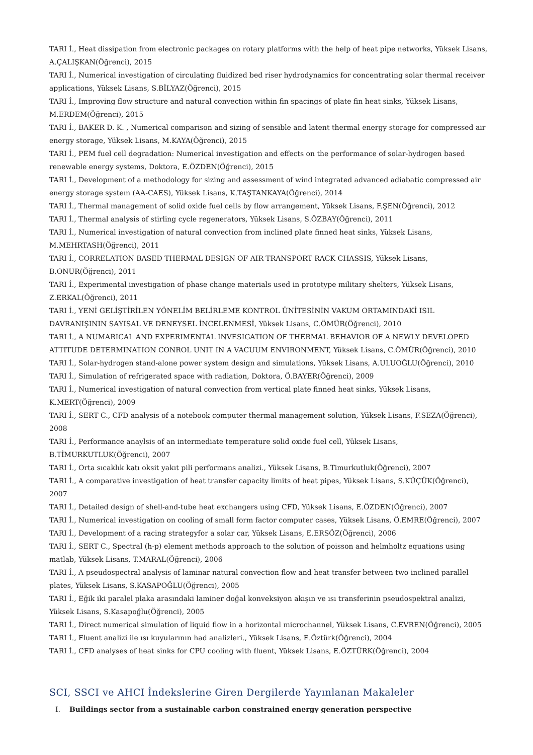TARI İ., Heat dissipation from electronic packages on rotary platforms with the help of heat pipe networks, Yüksek Lisans, A.ÇALIŞKAN(Öğrenci), 2015
TARI İ., Numerical investigation of circulating fluidized bed riser hydrodynamics for concentrating solar thermal receiver applications, Yüksek Lisans, S.BİLYAZ(Öğrenci), 2015
TARI İ., Improving flow structure and natural convection within fin spacings of plate fin heat sinks, Yüksek Lisans, M.ERDEM(Öğrenci), 2015
TARI İ., BAKER D. K. , Numerical comparison and sizing of sensible and latent thermal energy storage for compressed air energy storage, Yüksek Lisans, M.KAYA(Öğrenci), 2015
TARI İ., PEM fuel cell degradation: Numerical investigation and effects on the performance of solar-hydrogen based renewable energy systems, Doktora, E.ÖZDEN(Öğrenci), 2015
TARI İ., Development of a methodology for sizing and assessment of wind integrated advanced adiabatic compressed air energy storage system (AA-CAES), Yüksek Lisans, K.TAŞTANKAYA(Öğrenci), 2014
TARI İ., Thermal management of solid oxide fuel cells by flow arrangement, Yüksek Lisans, F.ŞEN(Öğrenci), 2012
TARI İ., Thermal analysis of stirling cycle regenerators, Yüksek Lisans, S.ÖZBAY(Öğrenci), 2011
TARI İ., Numerical investigation of natural convection from inclined plate finned heat sinks, Yüksek Lisans, M.MEHRTASH(Öğrenci), 2011
TARI İ., CORRELATION BASED THERMAL DESIGN OF AIR TRANSPORT RACK CHASSIS, Yüksek Lisans, B.ONUR(Öğrenci), 2011
TARI İ., Experimental investigation of phase change materials used in prototype military shelters, Yüksek Lisans, Z.ERKAL(Öğrenci), 2011
TARI İ., YENİ GELİŞTİRİLEN YÖNELİM BELİRLEME KONTROL ÜNİTESİNİN VAKUM ORTAMINDAKİ ISIL DAVRANIŞININ SAYISAL VE DENEYSEL İNCELENMESİ, Yüksek Lisans, C.ÖMÜR(Öğrenci), 2010
TARI İ., A NUMARICAL AND EXPERIMENTAL INVESIGATION OF THERMAL BEHAVIOR OF A NEWLY DEVELOPED ATTITUDE DETERMINATION CONROL UNIT IN A VACUUM ENVIRONMENT, Yüksek Lisans, C.ÖMÜR(Öğrenci), 2010
TARI İ., Solar-hydrogen stand-alone power system design and simulations, Yüksek Lisans, A.ULUOĞLU(Öğrenci), 2010
TARI İ., Simulation of refrigerated space with radiation, Doktora, Ö.BAYER(Öğrenci), 2009
TARI İ., Numerical investigation of natural convection from vertical plate finned heat sinks, Yüksek Lisans, K.MERT(Öğrenci), 2009
TARI İ., SERT C., CFD analysis of a notebook computer thermal management solution, Yüksek Lisans, F.SEZA(Öğrenci), 2008
TARI İ., Performance anaylsis of an intermediate temperature solid oxide fuel cell, Yüksek Lisans, B.TİMURKUTLUK(Öğrenci), 2007
TARI İ., Orta sıcaklık katı oksit yakıt pili performans analizi., Yüksek Lisans, B.Timurkutluk(Öğrenci), 2007
TARI İ., A comparative investigation of heat transfer capacity limits of heat pipes, Yüksek Lisans, S.KÜÇÜK(Öğrenci), 2007
TARI İ., Detailed design of shell-and-tube heat exchangers using CFD, Yüksek Lisans, E.ÖZDEN(Öğrenci), 2007
TARI İ., Numerical investigation on cooling of small form factor computer cases, Yüksek Lisans, Ö.EMRE(Öğrenci), 2007
TARI İ., Development of a racing strategyfor a solar car, Yüksek Lisans, E.ERSÖZ(Öğrenci), 2006
TARI İ., SERT C., Spectral (h-p) element methods approach to the solution of poisson and helmholtz equations using matlab, Yüksek Lisans, T.MARAL(Öğrenci), 2006
TARI İ., A pseudospectral analysis of laminar natural convection flow and heat transfer between two inclined parallel plates, Yüksek Lisans, S.KASAPOĞLU(Öğrenci), 2005
TARI İ., Eğik iki paralel plaka arasındaki laminer doğal konveksiyon akışın ve ısı transferinin pseudospektral analizi, Yüksek Lisans, S.Kasapoğlu(Öğrenci), 2005
TARI İ., Direct numerical simulation of liquid flow in a horizontal microchannel, Yüksek Lisans, C.EVREN(Öğrenci), 2005
TARI İ., Fluent analizi ile ısı kuyularının had analizleri., Yüksek Lisans, E.Öztürk(Öğrenci), 2004
TARI İ., CFD analyses of heat sinks for CPU cooling with fluent, Yüksek Lisans, E.ÖZTÜRK(Öğrenci), 2004
SCI, SSCI ve AHCI İndekslerine Giren Dergilerde Yayınlanan Makaleler
I. Buildings sector from a sustainable carbon constrained energy generation perspective